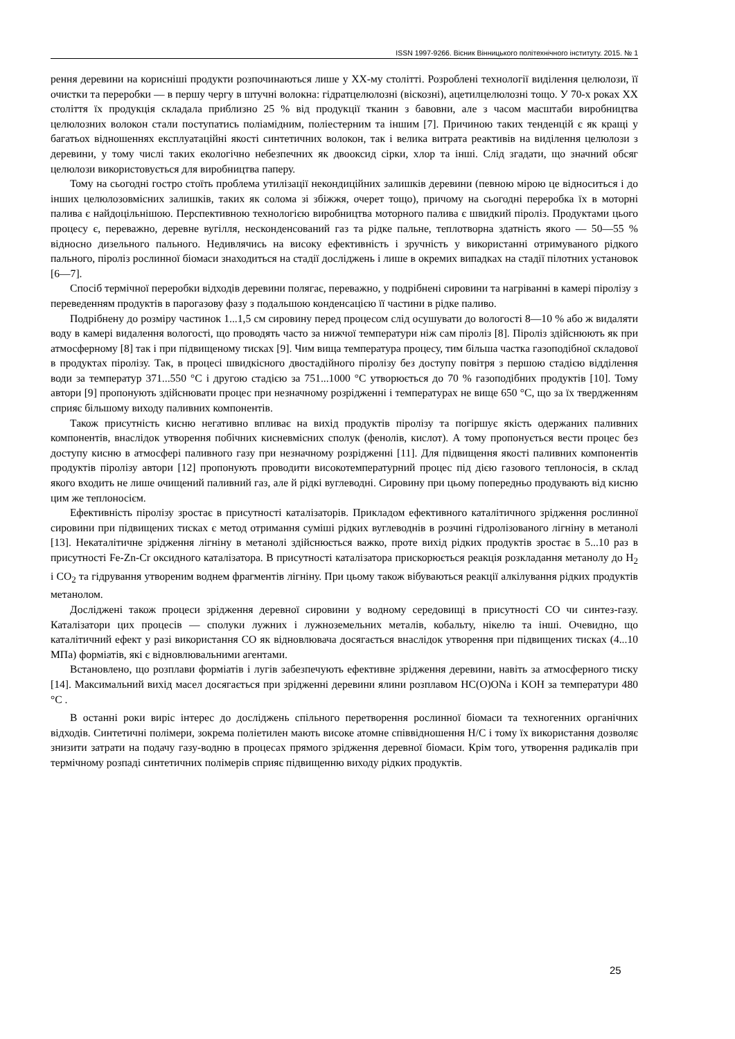ISSN 1997-9266. Вісник Вінницького політехнічного інституту. 2015. № 1
рення деревини на корисніші продукти розпочинаються лише у XX-му столітті. Розроблені технології виділення целюлози, її очистки та переробки — в першу чергу в штучні волокна: гідратцелюлозні (віскозні), ацетилцелюлозні тощо. У 70-х роках XX століття їх продукція складала приблизно 25 % від продукції тканин з бавовни, але з часом масштаби виробництва целюлозних волокон стали поступатись поліамідним, поліестерним та іншим [7]. Причиною таких тенденцій є як кращі у багатьох відношеннях експлуатаційні якості синтетичних волокон, так і велика витрата реактивів на виділення целюлози з деревини, у тому числі таких екологічно небезпечних як двооксид сірки, хлор та інші. Слід згадати, що значний обсяг целюлози використовується для виробництва паперу.
Тому на сьогодні гостро стоїть проблема утилізації некондиційних залишків деревини (певною мірою це відноситься і до інших целюлозовмісних залишків, таких як солома зі збіжжя, очерет тощо), причому на сьогодні переробка їх в моторні палива є найдоцільнішою. Перспективною технологією виробництва моторного палива є швидкий піроліз. Продуктами цього процесу є, переважно, деревне вугілля, несконденсований газ та рідке пальне, теплотворна здатність якого — 50—55 % відносно дизельного пального. Недивлячись на високу ефективність і зручність у використанні отримуваного рідкого пального, піроліз рослинної біомаси знаходиться на стадії досліджень і лише в окремих випадках на стадії пілотних установок [6—7].
Спосіб термічної переробки відходів деревини полягає, переважно, у подрібнені сировини та нагріванні в камері піролізу з переведенням продуктів в парогазову фазу з подальшою конденсацією її частини в рідке паливо.
Подрібнену до розміру частинок 1...1,5 см сировину перед процесом слід осушувати до вологості 8—10 % або ж видаляти воду в камері видалення вологості, що проводять часто за нижчої температури ніж сам піроліз [8]. Піроліз здійснюють як при атмосферному [8] так і при підвищеному тисках [9]. Чим вища температура процесу, тим більша частка газоподібної складової в продуктах піролізу. Так, в процесі швидкісного двостадійного піролізу без доступу повітря з першою стадією відділення води за температур 371...550 °C і другою стадією за 751...1000 °C утворюється до 70 % газоподібних продуктів [10]. Тому автори [9] пропонують здійснювати процес при незначному розрідженні і температурах не вище 650 °C, що за їх твердженням сприяє більшому виходу паливних компонентів.
Також присутність кисню негативно впливає на вихід продуктів піролізу та погіршує якість одержаних паливних компонентів, внаслідок утворення побічних кисневмісних сполук (фенолів, кислот). А тому пропонується вести процес без доступу кисню в атмосфері паливного газу при незначному розрідженні [11]. Для підвищення якості паливних компонентів продуктів піролізу автори [12] пропонують проводити високотемпературний процес під дією газового теплоносія, в склад якого входить не лише очищений паливний газ, але й рідкі вуглеводні. Сировину при цьому попередньо продувають від кисню цим же теплоносієм.
Ефективність піролізу зростає в присутності каталізаторів. Прикладом ефективного каталітичного зрідження рослинної сировини при підвищених тисках є метод отримання суміші рідких вуглеводнів в розчині гідролізованого лігніну в метанолі [13]. Некаталітичне зрідження лігніну в метанолі здійснюється важко, проте вихід рідких продуктів зростає в 5...10 раз в присутності Fe-Zn-Cr оксидного каталізатора. В присутності каталізатора прискорюється реакція розкладання метанолу до H<sub>2</sub> і CO<sub>2</sub> та гідрування утвореним воднем фрагментів лігніну. При цьому також вібуваються реакції алкілування рідких продуктів метанолом.
Досліджені також процеси зрідження деревної сировини у водному середовищі в присутності CO чи синтез-газу. Каталізатори цих процесів — сполуки лужних і лужноземельних металів, кобальту, нікелю та інші. Очевидно, що каталітичний ефект у разі використання CO як відновлювача досягається внаслідок утворення при підвищених тисках (4...10 МПа) форміатів, які є відновлювальними агентами.
Встановлено, що розплави форміатів і лугів забезпечують ефективне зрідження деревини, навіть за атмосферного тиску [14]. Максимальний вихід масел досягається при зрідженні деревини ялини розплавом HC(O)ONa і KOH за температури 480 °C .
В останні роки виріс інтерес до досліджень спільного перетворення рослинної біомаси та техногенних органічних відходів. Синтетичні полімери, зокрема поліетилен мають високе атомне співвідношення H/C і тому їх використання дозволяє знизити затрати на подачу газу-водню в процесах прямого зрідження деревної біомаси. Крім того, утворення радикалів при термічному розпаді синтетичних полімерів сприяє підвищенню виходу рідких продуктів.
25